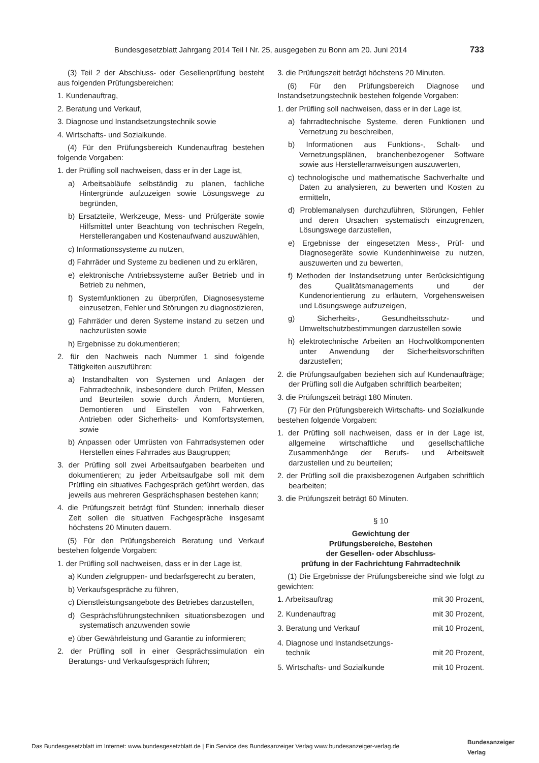Bundesgesetzblatt Jahrgang 2014 Teil I Nr. 25, ausgegeben zu Bonn am 20. Juni 2014 733
(3) Teil 2 der Abschluss- oder Gesellenprüfung besteht aus folgenden Prüfungsbereichen:
1. Kundenauftrag,
2. Beratung und Verkauf,
3. Diagnose und Instandsetzungstechnik sowie
4. Wirtschafts- und Sozialkunde.
(4) Für den Prüfungsbereich Kundenauftrag bestehen folgende Vorgaben:
1. der Prüfling soll nachweisen, dass er in der Lage ist,
a) Arbeitsabläufe selbständig zu planen, fachliche Hintergründe aufzuzeigen sowie Lösungswege zu begründen,
b) Ersatzteile, Werkzeuge, Mess- und Prüfgeräte sowie Hilfsmittel unter Beachtung von technischen Regeln, Herstellerangaben und Kostenaufwand auszuwählen,
c) Informationssysteme zu nutzen,
d) Fahrräder und Systeme zu bedienen und zu erklären,
e) elektronische Antriebssysteme außer Betrieb und in Betrieb zu nehmen,
f) Systemfunktionen zu überprüfen, Diagnosesysteme einzusetzen, Fehler und Störungen zu diagnostizieren,
g) Fahrräder und deren Systeme instand zu setzen und nachzurüsten sowie
h) Ergebnisse zu dokumentieren;
2. für den Nachweis nach Nummer 1 sind folgende Tätigkeiten auszuführen:
a) Instandhalten von Systemen und Anlagen der Fahrradtechnik, insbesondere durch Prüfen, Messen und Beurteilen sowie durch Ändern, Montieren, Demontieren und Einstellen von Fahrwerken, Antrieben oder Sicherheits- und Komfortsystemen, sowie
b) Anpassen oder Umrüsten von Fahrradsystemen oder Herstellen eines Fahrrades aus Baugruppen;
3. der Prüfling soll zwei Arbeitsaufgaben bearbeiten und dokumentieren; zu jeder Arbeitsaufgabe soll mit dem Prüfling ein situatives Fachgespräch geführt werden, das jeweils aus mehreren Gesprächsphasen bestehen kann;
4. die Prüfungszeit beträgt fünf Stunden; innerhalb dieser Zeit sollen die situativen Fachgespräche insgesamt höchstens 20 Minuten dauern.
(5) Für den Prüfungsbereich Beratung und Verkauf bestehen folgende Vorgaben:
1. der Prüfling soll nachweisen, dass er in der Lage ist,
a) Kunden zielgruppen- und bedarfsgerecht zu beraten,
b) Verkaufsgespräche zu führen,
c) Dienstleistungsangebote des Betriebes darzustellen,
d) Gesprächsführungstechniken situationsbezogen und systematisch anzuwenden sowie
e) über Gewährleistung und Garantie zu informieren;
2. der Prüfling soll in einer Gesprächssimulation ein Beratungs- und Verkaufsgespräch führen;
3. die Prüfungszeit beträgt höchstens 20 Minuten.
(6) Für den Prüfungsbereich Diagnose und Instandsetzungstechnik bestehen folgende Vorgaben:
1. der Prüfling soll nachweisen, dass er in der Lage ist,
a) fahrradtechnische Systeme, deren Funktionen und Vernetzung zu beschreiben,
b) Informationen aus Funktions-, Schalt- und Vernetzungsplänen, branchenbezogener Software sowie aus Herstelleranweisungen auszuwerten,
c) technologische und mathematische Sachverhalte und Daten zu analysieren, zu bewerten und Kosten zu ermitteln,
d) Problemanalysen durchzuführen, Störungen, Fehler und deren Ursachen systematisch einzugrenzen, Lösungswege darzustellen,
e) Ergebnisse der eingesetzten Mess-, Prüf- und Diagnosegeräte sowie Kundenhinweise zu nutzen, auszuwerten und zu bewerten,
f) Methoden der Instandsetzung unter Berücksichtigung des Qualitätsmanagements und der Kundenorientierung zu erläutern, Vorgehensweisen und Lösungswege aufzuzeigen,
g) Sicherheits-, Gesundheitsschutz- und Umweltschutzbestimmungen darzustellen sowie
h) elektrotechnische Arbeiten an Hochvoltkomponenten unter Anwendung der Sicherheitsvorschriften darzustellen;
2. die Prüfungsaufgaben beziehen sich auf Kundenaufträge; der Prüfling soll die Aufgaben schriftlich bearbeiten;
3. die Prüfungszeit beträgt 180 Minuten.
(7) Für den Prüfungsbereich Wirtschafts- und Sozialkunde bestehen folgende Vorgaben:
1. der Prüfling soll nachweisen, dass er in der Lage ist, allgemeine wirtschaftliche und gesellschaftliche Zusammenhänge der Berufs- und Arbeitswelt darzustellen und zu beurteilen;
2. der Prüfling soll die praxisbezogenen Aufgaben schriftlich bearbeiten;
3. die Prüfungszeit beträgt 60 Minuten.
§ 10
Gewichtung der
Prüfungsbereiche, Bestehen
der Gesellen- oder Abschluss-
prüfung in der Fachrichtung Fahrradtechnik
(1) Die Ergebnisse der Prüfungsbereiche sind wie folgt zu gewichten:
1. Arbeitsauftrag mit 30 Prozent,
2. Kundenauftrag mit 30 Prozent,
3. Beratung und Verkauf mit 10 Prozent,
4. Diagnose und Instandsetzungs-
technik mit 20 Prozent,
5. Wirtschafts- und Sozialkunde mit 10 Prozent.
Das Bundesgesetzblatt im Internet: www.bundesgesetzblatt.de | Ein Service des Bundesanzeiger Verlag www.bundesanzeiger-verlag.de
Bundesanzeiger
Verlag